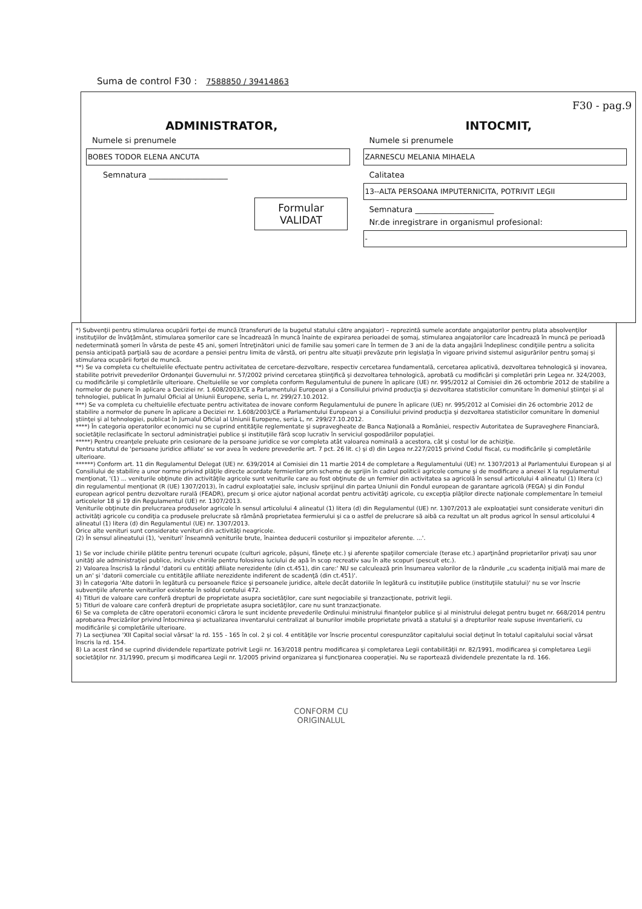Suma de control F30 : 7588850 / 39414863
F30 - pag.9
ADMINISTRATOR,
Numele si prenumele
BOBES TODOR ELENA ANCUTA
Semnatura ____________________
Formular
VALIDAT
INTOCMIT,
Numele si prenumele
ZARNESCU MELANIA MIHAELA
Calitatea
13--ALTA PERSOANA IMPUTERNICITA, POTRIVIT LEGII
Semnatura ____________________
Nr.de inregistrare in organismul profesional:
-
*) Subvenţii pentru stimularea ocupării forţei de muncă (transferuri de la bugetul statului către angajator) – reprezintă sumele acordate angajatorilor pentru plata absolvenţilor instituţiilor de învăţământ, stimularea şomerilor care se încadrează în muncă înainte de expirarea perioadei de şomaj, stimularea angajatorilor care încadrează în muncă pe perioadă nedeterminată şomeri în vârsta de peste 45 ani, şomeri întreţinători unici de familie sau şomeri care în termen de 3 ani de la data angajării îndeplinesc condiţiile pentru a solicita pensia anticipată parţială sau de acordare a pensiei pentru limita de vârstă, ori pentru alte situaţii prevăzute prin legislaţia în vigoare privind sistemul asigurărilor pentru şomaj şi stimularea ocupării forţei de muncă.
**) Se va completa cu cheltuielile efectuate pentru activitatea de cercetare-dezvoltare, respectiv cercetarea fundamentală, cercetarea aplicativă, dezvoltarea tehnologică şi inovarea, stabilite potrivit prevederilor Ordonanţei Guvernului nr. 57/2002 privind cercetarea ştiinţifică şi dezvoltarea tehnologică, aprobată cu modificări şi completări prin Legea nr. 324/2003, cu modificările şi completările ulterioare. Cheltuielile se vor completa conform Regulamentului de punere în aplicare (UE) nr. 995/2012 al Comisiei din 26 octombrie 2012 de stabilire a normelor de punere în aplicare a Deciziei nr. 1.608/2003/CE a Parlamentului European şi a Consiliului privind producţia şi dezvoltarea statisticilor comunitare în domeniul ştiinţei şi al tehnologiei, publicat în Jurnalul Oficial al Uniunii Europene, seria L, nr. 299/27.10.2012.
***) Se va completa cu cheltuielile efectuate pentru activitatea de inovare conform Regulamentului de punere în aplicare (UE) nr. 995/2012 al Comisiei din 26 octombrie 2012 de stabilire a normelor de punere în aplicare a Deciziei nr. 1.608/2003/CE a Parlamentului European şi a Consiliului privind producţia şi dezvoltarea statisticilor comunitare în domeniul ştiinţei şi al tehnologiei, publicat în Jurnalul Oficial al Uniunii Europene, seria L, nr. 299/27.10.2012.
****) În categoria operatorilor economici nu se cuprind entităţile reglementate şi supravegheate de Banca Naţională a României, respectiv Autoritatea de Supraveghere Financiară, societăţile reclasificate în sectorul administraţiei publice şi instituţiile fără scop lucrativ în serviciul gospodăriilor populaţiei.
*****) Pentru creanţele preluate prin cesionare de la persoane juridice se vor completa atât valoarea nominală a acestora, cât şi costul lor de achiziţie.
Pentru statutul de 'persoane juridice afiliate' se vor avea în vedere prevederile art. 7 pct. 26 lit. c) şi d) din Legea nr.227/2015 privind Codul fiscal, cu modificările şi completările ulterioare.
******) Conform art. 11 din Regulamentul Delegat (UE) nr. 639/2014 al Comisiei din 11 martie 2014 de completare a Regulamentului (UE) nr. 1307/2013 al Parlamentului European şi al Consiliului de stabilire a unor norme privind plăţile directe acordate fermierilor prin scheme de sprijin în cadrul politicii agricole comune şi de modificare a anexei X la regulamentul menţionat, '(1) ... veniturile obţinute din activităţile agricole sunt veniturile care au fost obţinute de un fermier din activitatea sa agricolă în sensul articolului 4 alineatul (1) litera (c) din regulamentul menţionat (R (UE) 1307/2013), în cadrul exploataţiei sale, inclusiv sprijinul din partea Uniunii din Fondul european de garantare agricolă (FEGA) şi din Fondul european agricol pentru dezvoltare rurală (FEADR), precum şi orice ajutor naţional acordat pentru activităţi agricole, cu excepţia plăţilor directe naţionale complementare în temeiul articolelor 18 şi 19 din Regulamentul (UE) nr. 1307/2013.
Veniturile obţinute din prelucrarea produselor agricole în sensul articolului 4 alineatul (1) litera (d) din Regulamentul (UE) nr. 1307/2013 ale exploataţiei sunt considerate venituri din activităţi agricole cu condiţia ca produsele prelucrate să rămână proprietatea fermierului şi ca o astfel de prelucrare să aibă ca rezultat un alt produs agricol în sensul articolului 4 alineatul (1) litera (d) din Regulamentul (UE) nr. 1307/2013.
Orice alte venituri sunt considerate venituri din activităţi neagricole.
(2) În sensul alineatului (1), 'venituri' înseamnă veniturile brute, înaintea deducerii costurilor şi impozitelor aferente. ...'.
1) Se vor include chiriile plătite pentru terenuri ocupate (culturi agricole, păşuni, fâneţe etc.) şi aferente spaţiilor comerciale (terase etc.) aparţinând proprietarilor privaţi sau unor unităţi ale administraţiei publice, inclusiv chiriile pentru folosirea luciului de apă în scop recreativ sau în alte scopuri (pescuit etc.).
2) Valoarea înscrisă la rândul 'datorii cu entităţi afiliate nerezidente (din ct.451), din care:' NU se calculează prin însumarea valorilor de la rândurile „cu scadenţa iniţială mai mare de un an' şi 'datorii comerciale cu entităţile afiliate nerezidente indiferent de scadenţă (din ct.451)'.
3) În categoria 'Alte datorii în legătură cu persoanele fizice şi persoanele juridice, altele decât datoriile în legătură cu instituţiile publice (instituţiile statului)' nu se vor înscrie subvenţiile aferente veniturilor existente în soldul contului 472.
4) Titluri de valoare care conferă drepturi de proprietate asupra societăţilor, care sunt negociabile şi tranzacţionate, potrivit legii.
5) Titluri de valoare care conferă drepturi de proprietate asupra societăţilor, care nu sunt tranzacţionate.
6) Se va completa de către operatorii economici cărora le sunt incidente prevederile Ordinului ministrului finanţelor publice şi al ministrului delegat pentru buget nr. 668/2014 pentru aprobarea Precizărilor privind întocmirea şi actualizarea inventarului centralizat al bunurilor imobile proprietate privată a statului şi a drepturilor reale supuse inventarierii, cu modificările şi completările ulterioare.
7) La secţiunea 'XII Capital social vărsat' la rd. 155 - 165 în col. 2 şi col. 4 entităţile vor înscrie procentul corespunzător capitalului social deţinut în totalul capitalului social vărsat înscris la rd. 154.
8) La acest rând se cuprind dividendele repartizate potrivit Legii nr. 163/2018 pentru modificarea şi completarea Legii contabilităţii nr. 82/1991, modificarea şi completarea Legii societăţilor nr. 31/1990, precum şi modificarea Legii nr. 1/2005 privind organizarea şi funcţionarea cooperaţiei. Nu se raportează dividendele prezentate la rd. 166.
CONFORM CU
ORIGINALUL